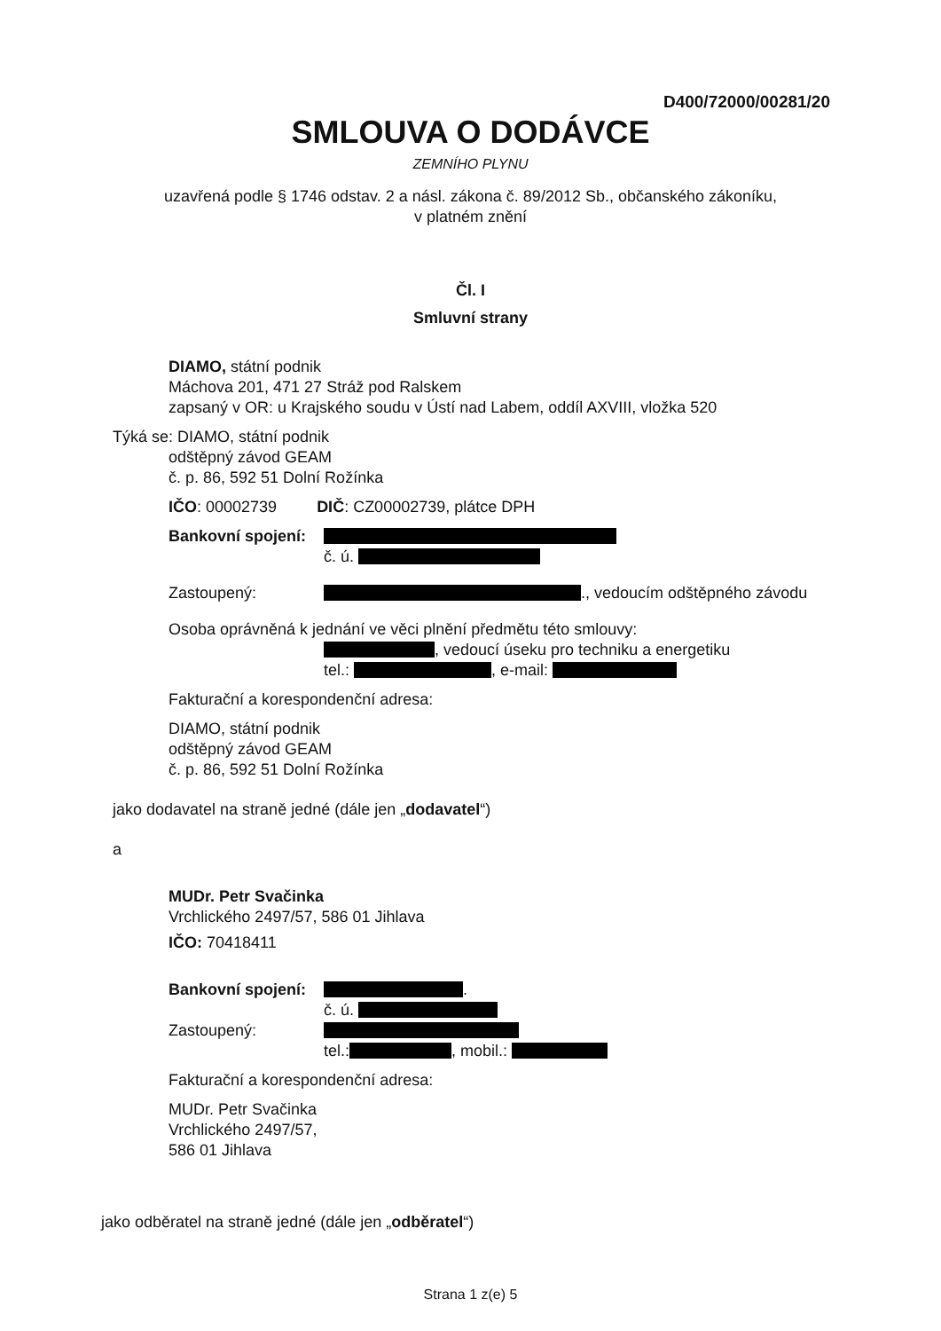D400/72000/00281/20
SMLOUVA O DODÁVCE
ZEMNÍHO PLYNU
uzavřená podle § 1746 odstav. 2 a násl. zákona č. 89/2012 Sb., občanského zákoníku,
v platném znění
Čl. I
Smluvní strany
DIAMO, státní podnik
Máchova 201, 471 27 Stráž pod Ralskem
zapsaný v OR: u Krajského soudu v Ústí nad Labem, oddíl AXVIII, vložka 520
Týká se: DIAMO, státní podnik
odštěpný závod GEAM
č. p. 86, 592 51 Dolní Rožínka
IČO: 00002739 DIČ: CZ00002739, plátce DPH
Bankovní spojení:
č. ú.
Zastoupený: ., vedoucím odštěpného závodu
Osoba oprávněná k jednání ve věci plnění předmětu této smlouvy:
, vedoucí úseku pro techniku a energetiku
tel.: , e-mail:
Fakturační a korespondenční adresa:
DIAMO, státní podnik
odštěpný závod GEAM
č. p. 86, 592 51 Dolní Rožínka
jako dodavatel na straně jedné (dále jen „dodavatel“)
a
MUDr. Petr Svačinka
Vrchlického 2497/57, 586 01 Jihlava
IČO: 70418411
Bankovní spojení:
.
č. ú.
Zastoupený:
tel.: , mobil.:
Fakturační a korespondenční adresa:
MUDr. Petr Svačinka
Vrchlického 2497/57,
586 01 Jihlava
jako odběratel na straně jedné (dále jen „odběratel“)
Strana 1 z(e) 5